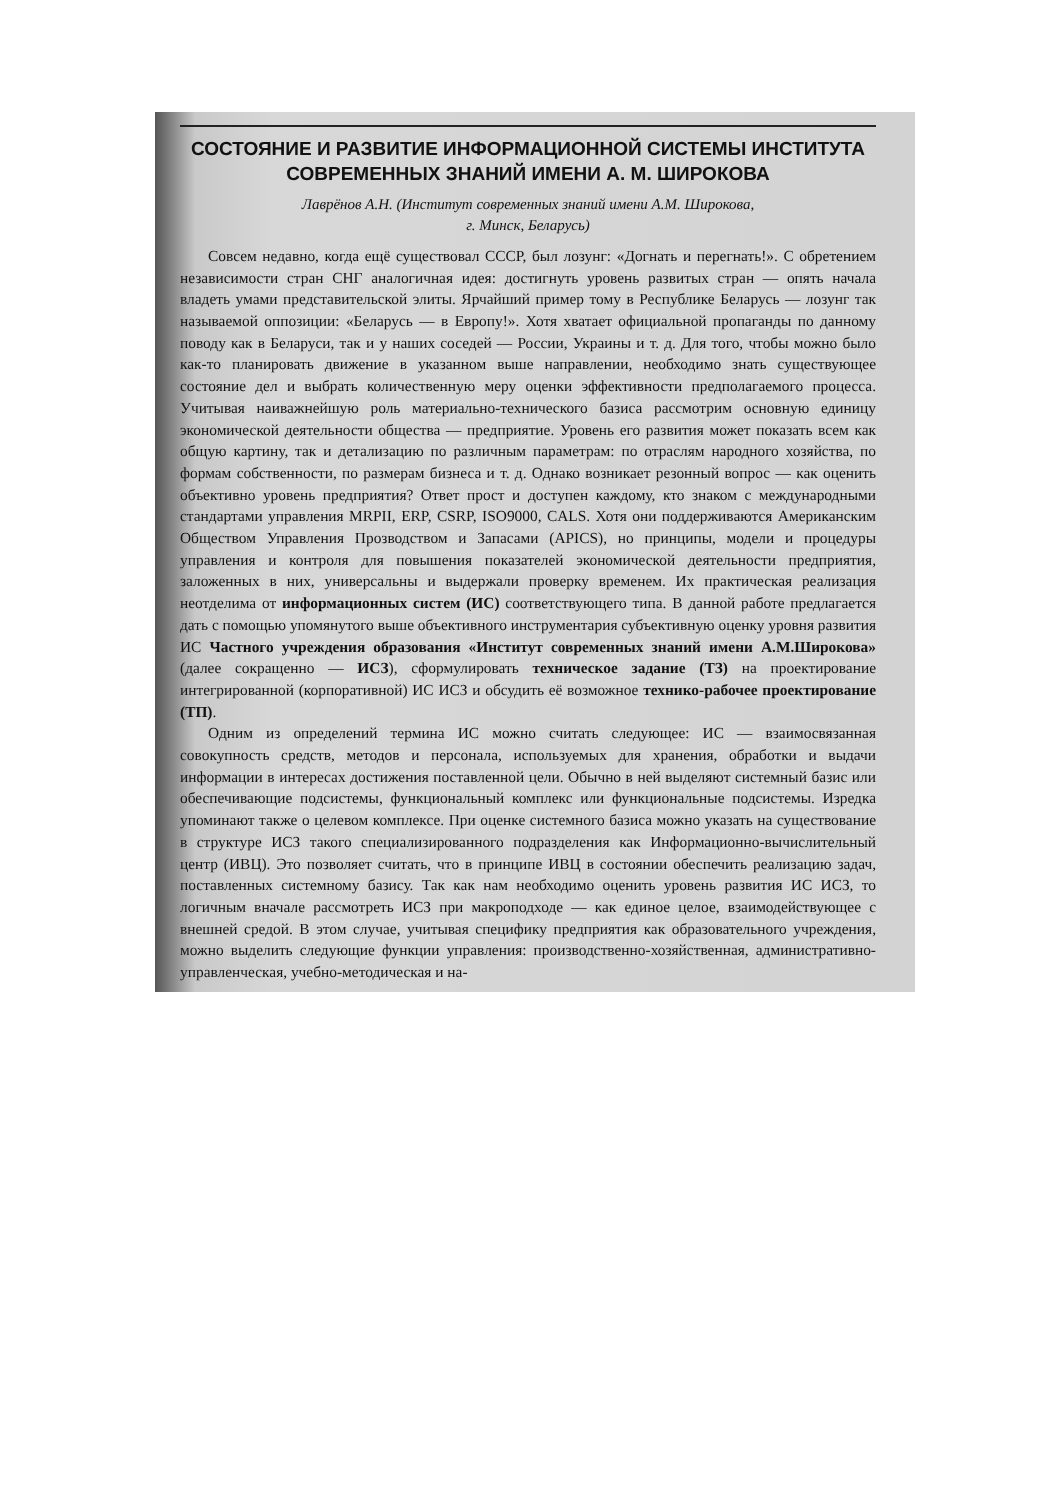СОСТОЯНИЕ И РАЗВИТИЕ ИНФОРМАЦИОННОЙ СИСТЕМЫ ИНСТИТУТА СОВРЕМЕННЫХ ЗНАНИЙ ИМЕНИ А. М. ШИРОКОВА
Лаврёнов А.Н. (Институт современных знаний имени А.М. Широкова,
г. Минск, Беларусь)
Совсем недавно, когда ещё существовал СССР, был лозунг: «Догнать и перегнать!». С обретением независимости стран СНГ аналогичная идея: достигнуть уровень развитых стран — опять начала владеть умами представительской элиты. Ярчайший пример тому в Республике Беларусь — лозунг так называемой оппозиции: «Беларусь — в Европу!». Хотя хватает официальной пропаганды по данному поводу как в Беларуси, так и у наших соседей — России, Украины и т. д. Для того, чтобы можно было как-то планировать движение в указанном выше направлении, необходимо знать существующее состояние дел и выбрать количественную меру оценки эффективности предполагаемого процесса. Учитывая наиважнейшую роль материально-технического базиса рассмотрим основную единицу экономической деятельности общества — предприятие. Уровень его развития может показать всем как общую картину, так и детализацию по различным параметрам: по отраслям народного хозяйства, по формам собственности, по размерам бизнеса и т. д. Однако возникает резонный вопрос — как оценить объективно уровень предприятия? Ответ прост и доступен каждому, кто знаком с международными стандартами управления MRPII, ERP, CSRP, ISO9000, CALS. Хотя они поддерживаются Американским Обществом Управления Прозводством и Запасами (APICS), но принципы, модели и процедуры управления и контроля для повышения показателей экономической деятельности предприятия, заложенных в них, универсальны и выдержали проверку временем. Их практическая реализация неотделима от информационных систем (ИС) соответствующего типа. В данной работе предлагается дать с помощью упомянутого выше объективного инструментария субъективную оценку уровня развития ИС Частного учреждения образования «Институт современных знаний имени А.М.Широкова» (далее сокращенно — ИСЗ), сформулировать техническое задание (ТЗ) на проектирование интегрированной (корпоративной) ИС ИСЗ и обсудить её возможное технико-рабочее проектирование (ТП).
Одним из определений термина ИС можно считать следующее: ИС — взаимосвязанная совокупность средств, методов и персонала, используемых для хранения, обработки и выдачи информации в интересах достижения поставленной цели. Обычно в ней выделяют системный базис или обеспечивающие подсистемы, функциональный комплекс или функциональные подсистемы. Изредка упоминают также о целевом комплексе. При оценке системного базиса можно указать на существование в структуре ИСЗ такого специализированного подразделения как Информационно-вычислительный центр (ИВЦ). Это позволяет считать, что в принципе ИВЦ в состоянии обеспечить реализацию задач, поставленных системному базису. Так как нам необходимо оценить уровень развития ИС ИСЗ, то логичным вначале рассмотреть ИСЗ при макроподходе — как единое целое, взаимодействующее с внешней средой. В этом случае, учитывая специфику предприятия как образовательного учреждения, можно выделить следующие функции управления: производственно-хозяйственная, административно-управленческая, учебно-методическая и на-